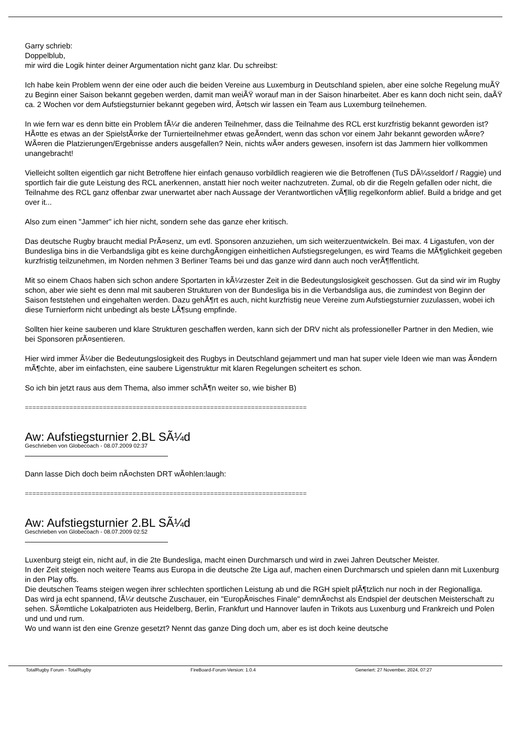Garry schrieb:
Doppelblub,
mir wird die Logik hinter deiner Argumentation nicht ganz klar. Du schreibst:
Ich habe kein Problem wenn der eine oder auch die beiden Vereine aus Luxemburg in Deutschland spielen, aber eine solche Regelung muÃŸ zu Beginn einer Saison bekannt gegeben werden, damit man weiÃŸ worauf man in der Saison hinarbeitet. Aber es kann doch nicht sein, daÃŸ ca. 2 Wochen vor dem Aufstiegsturnier bekannt gegeben wird, Ã¤tsch wir lassen ein Team aus Luxemburg teilnehemen.
In wie fern war es denn bitte ein Problem fÃ¼r die anderen Teilnehmer, dass die Teilnahme des RCL erst kurzfristig bekannt geworden ist? HÃ¤tte es etwas an der SpielstÃ¤rke der Turnierteilnehmer etwas geÃ¤ndert, wenn das schon vor einem Jahr bekannt geworden wÃ¤re? WÃ¤ren die Platzierungen/Ergebnisse anders ausgefallen? Nein, nichts wÃ¤r anders gewesen, insofern ist das Jammern hier vollkommen unangebracht!
Vielleicht sollten eigentlich gar nicht Betroffene hier einfach genauso vorbildlich reagieren wie die Betroffenen (TuS DÃ¼sseldorf / Raggie) und sportlich fair die gute Leistung des RCL anerkennen, anstatt hier noch weiter nachzutreten. Zumal, ob dir die Regeln gefallen oder nicht, die Teilnahme des RCL ganz offenbar zwar unerwartet aber nach Aussage der Verantwortlichen vÃ¶llig regelkonform ablief. Build a bridge and get over it...
Also zum einen "Jammer" ich hier nicht, sondern sehe das ganze eher kritisch.
Das deutsche Rugby braucht medial PrÃ¤senz, um evtl. Sponsoren anzuziehen, um sich weiterzuentwickeln. Bei max. 4 Ligastufen, von der Bundesliga bins in die Verbandsliga gibt es keine durchgÃ¤ngigen einheitlichen Aufstiegsregelungen, es wird Teams die MÃ¶glichkeit gegeben kurzfristig teilzunehmen, im Norden nehmen 3 Berliner Teams bei und das ganze wird dann auch noch verÃ¶ffentlicht.
Mit so einem Chaos haben sich schon andere Sportarten in kÃ¼rzester Zeit in die Bedeutungslosigkeit geschossen. Gut da sind wir im Rugby schon, aber wie sieht es denn mal mit sauberen Strukturen von der Bundesliga bis in die Verbandsliga aus, die zumindest von Beginn der Saison feststehen und eingehalten werden. Dazu gehÃ¶rt es auch, nicht kurzfristig neue Vereine zum Aufstiegsturnier zuzulassen, wobei ich diese Turnierform nicht unbedingt als beste LÃ¶sung empfinde.
Sollten hier keine sauberen und klare Strukturen geschaffen werden, kann sich der DRV nicht als professioneller Partner in den Medien, wie bei Sponsoren prÃ¤sentieren.
Hier wird immer Ã¼ber die Bedeutungslosigkeit des Rugbys in Deutschland gejammert und man hat super viele Ideen wie man was Ã¤ndern mÃ¶chte, aber im einfachsten, eine saubere Ligenstruktur mit klaren Regelungen scheitert es schon.
So ich bin jetzt raus aus dem Thema, also immer schÃ¶n weiter so, wie bisher B)
============================================================================
Aw: Aufstiegsturnier 2.BL SÃ¼d
Geschrieben von Globecoach - 08.07.2009 02:37
Dann lasse Dich doch beim nÃ¤chsten DRT wÃ¤hlen:laugh:
============================================================================
Aw: Aufstiegsturnier 2.BL SÃ¼d
Geschrieben von Globecoach - 08.07.2009 02:52
Luxenburg steigt ein, nicht auf, in die 2te Bundesliga, macht einen Durchmarsch und wird in zwei Jahren Deutscher Meister.
In der Zeit steigen noch weitere Teams aus Europa in die deutsche 2te Liga auf, machen einen Durchmarsch und spielen dann mit Luxenburg in den Play offs.
Die deutschen Teams steigen wegen ihrer schlechten sportlichen Leistung ab und die RGH spielt plÃ¶tzlich nur noch in der Regionalliga.
Das wird ja echt spannend, fÃ¼r deutsche Zuschauer, ein "EuropÃ¤isches Finale" demnÃ¤chst als Endspiel der deutschen Meisterschaft zu sehen. SÃ¤mtliche Lokalpatrioten aus Heidelberg, Berlin, Frankfurt und Hannover laufen in Trikots aus Luxenburg und Frankreich und Polen und und und rum.
Wo und wann ist den eine Grenze gesetzt? Nennt das ganze Ding doch um, aber es ist doch keine deutsche
TotalRugby Forum - TotalRugby FireBoard-Forum-Version: 1.0.4 Generiert: 27 November, 2024, 07:27